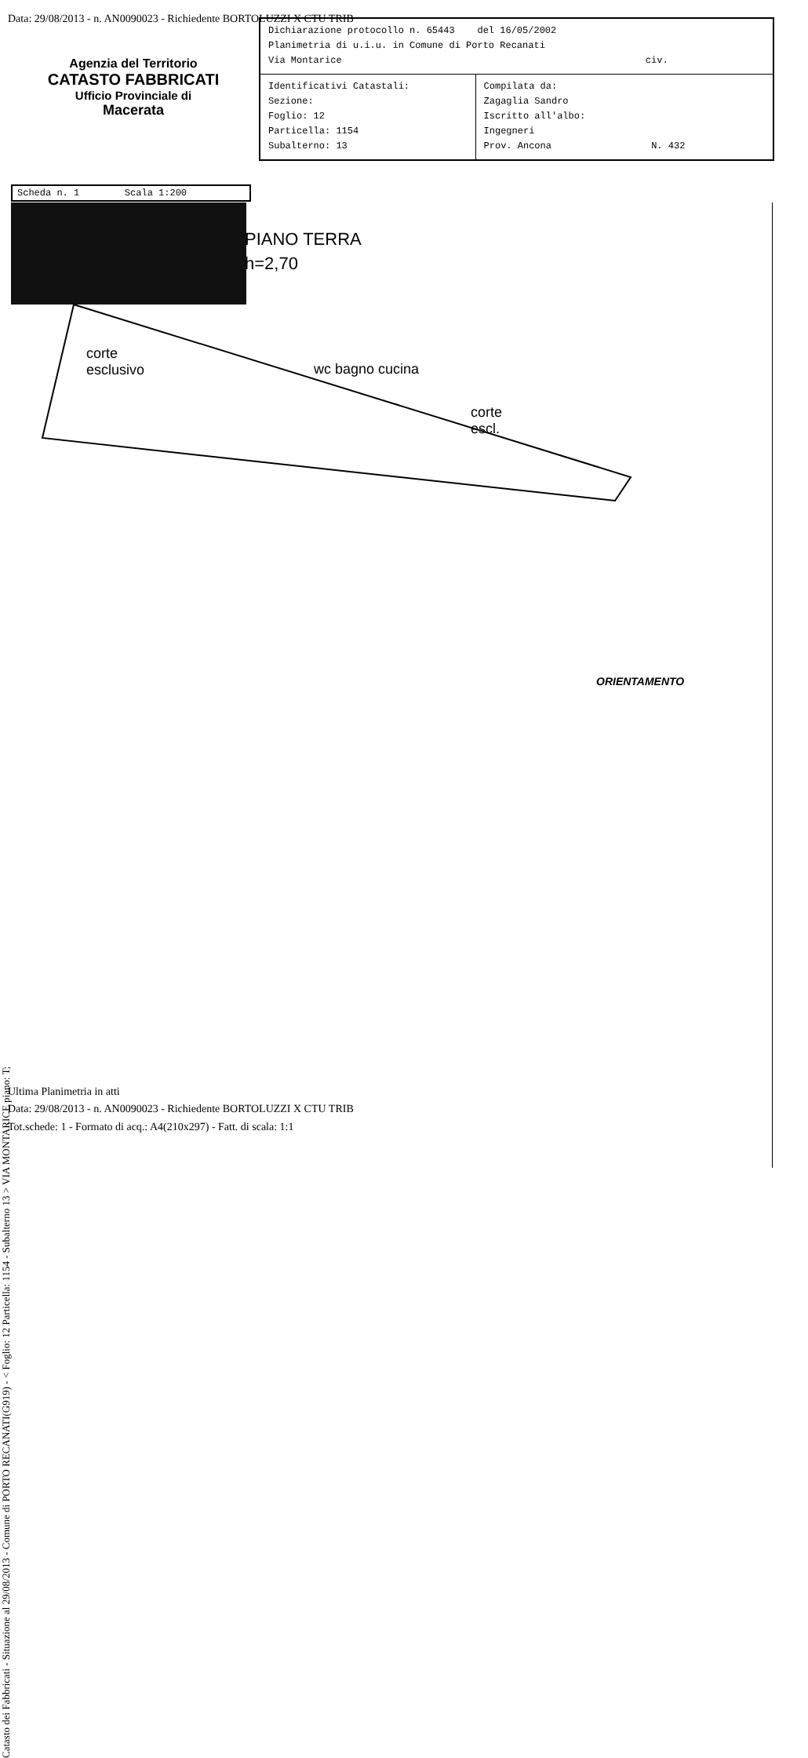Data: 29/08/2013 - n. AN0090023 - Richiedente BORTOLUZZI X CTU TRIB
Agenzia del Territorio
CATASTO FABBRICATI
Ufficio Provinciale di
Macerata
| Dichiarazione protocollo n. 65443 del 16/05/2002 Planimetria di u.i.u. in Comune di Porto Recanati Via Montarice civ. | |
| Identificativi Catastali: Sezione: Foglio: 12 Particella: 1154 Subalterno: 13 | Compilata da: Zagaglia Sandro Iscritto all'albo: Ingegneri Prov. Ancona N. 432 |
Scheda n. 1 Scala 1:200
PIANO TERRA
h=2,70
corte
esclusivo
wc bagno cucina
corte
escl.
ORIENTAMENTO
Catasto dei Fabbricati - Situazione al 29/08/2013 - Comune di PORTO RECANATI(G919) - < Foglio: 12 Particella: 1154 - Subalterno 13 > VIA MONTARICE piano: T;
Ultima Planimetria in atti
Data: 29/08/2013 - n. AN0090023 - Richiedente BORTOLUZZI X CTU TRIB
Tot.schede: 1 - Formato di acq.: A4(210x297) - Fatt. di scala: 1:1